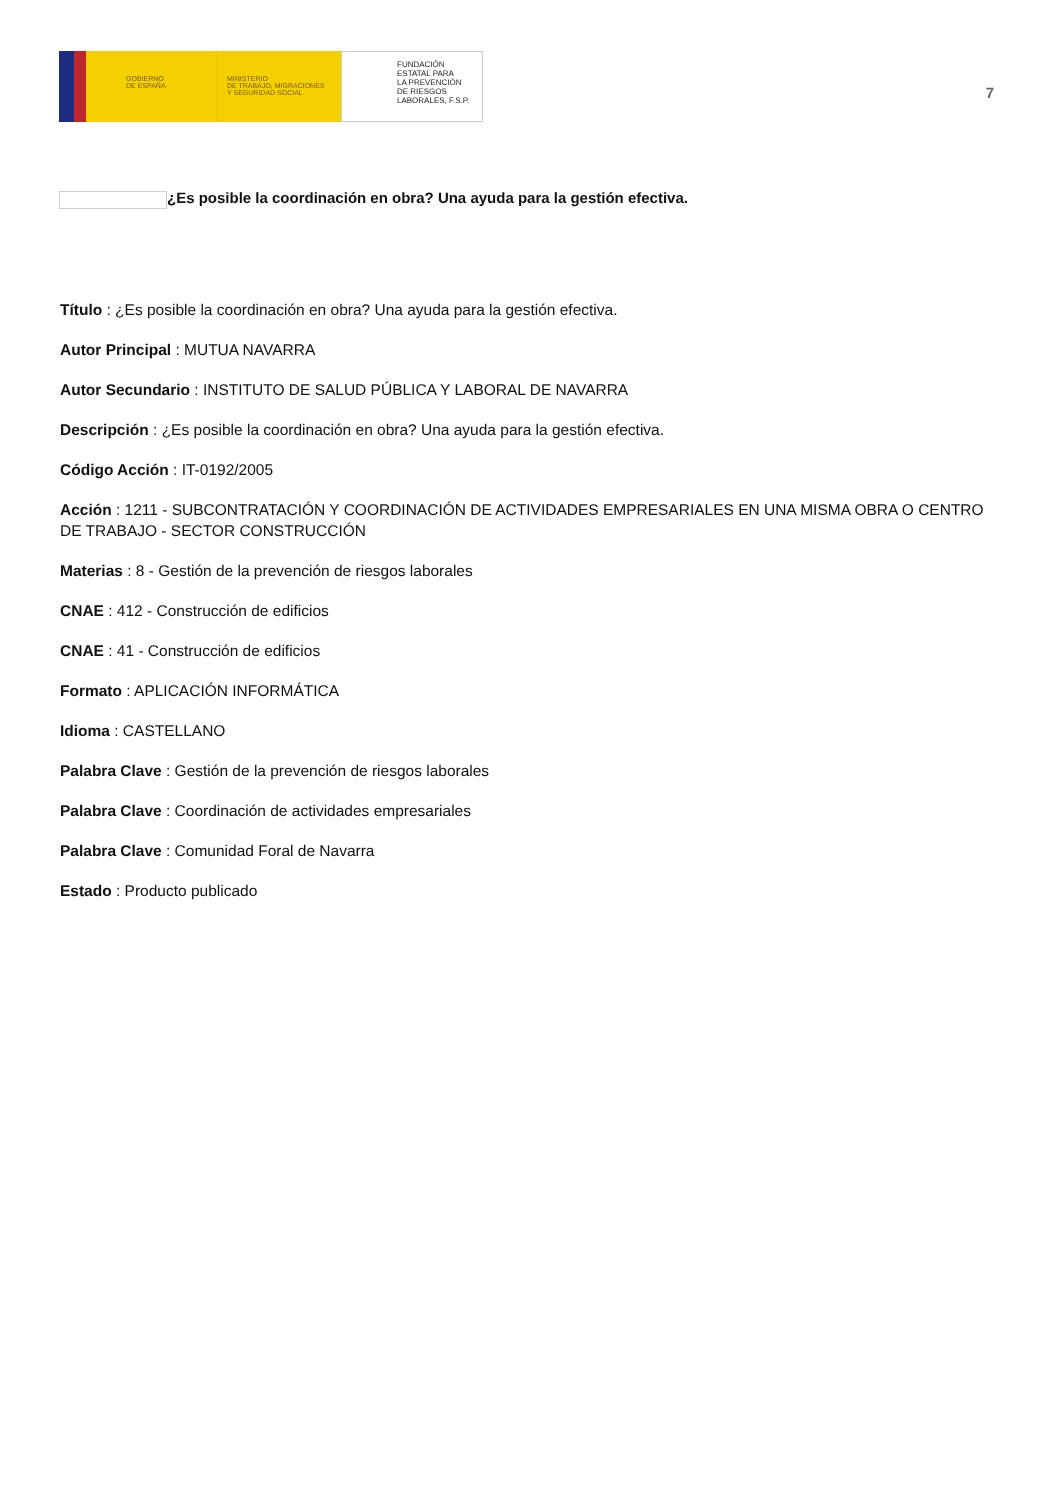GOBIERNO
DE ESPAÑA
MINISTERIO
DE TRABAJO, MIGRACIONES
Y SEGURIDAD SOCIAL
FUNDACIÓN
ESTATAL PARA
LA PREVENCIÓN
DE RIESGOS
LABORALES, F.S.P.
7
¿Es posible la coordinación en obra? Una ayuda para la gestión efectiva.
Título : ¿Es posible la coordinación en obra? Una ayuda para la gestión efectiva.
Autor Principal : MUTUA NAVARRA
Autor Secundario : INSTITUTO DE SALUD PÚBLICA Y LABORAL DE NAVARRA
Descripción : ¿Es posible la coordinación en obra? Una ayuda para la gestión efectiva.
Código Acción : IT-0192/2005
Acción : 1211 - SUBCONTRATACIÓN Y COORDINACIÓN DE ACTIVIDADES EMPRESARIALES EN UNA MISMA OBRA O CENTRO DE TRABAJO - SECTOR CONSTRUCCIÓN
Materias : 8 - Gestión de la prevención de riesgos laborales
CNAE : 412 - Construcción de edificios
CNAE : 41 - Construcción de edificios
Formato : APLICACIÓN INFORMÁTICA
Idioma : CASTELLANO
Palabra Clave : Gestión de la prevención de riesgos laborales
Palabra Clave : Coordinación de actividades empresariales
Palabra Clave : Comunidad Foral de Navarra
Estado : Producto publicado